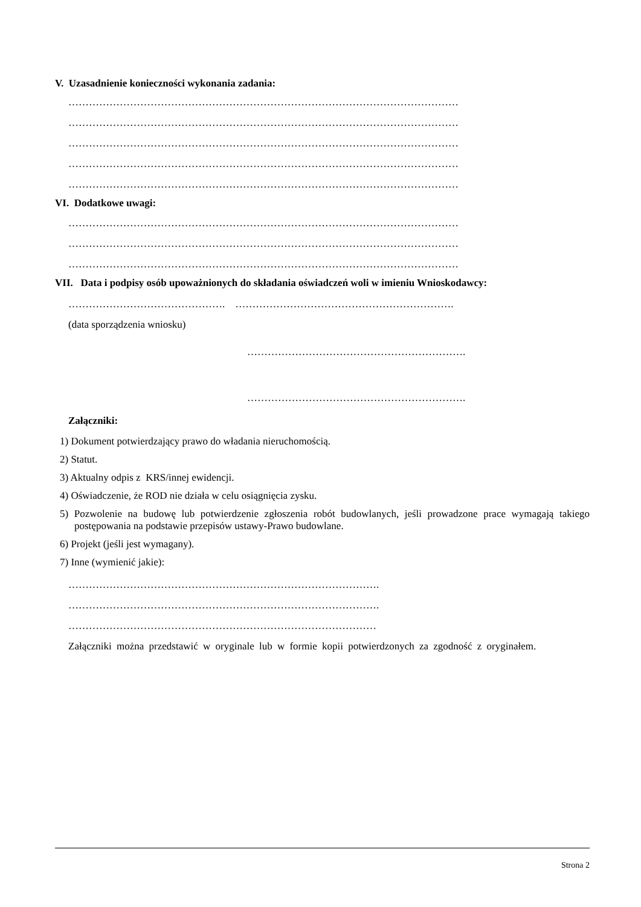V. Uzasadnienie konieczności wykonania zadania:
……………………………………………………………………………………………………
……………………………………………………………………………………………………
……………………………………………………………………………………………………
……………………………………………………………………………………………………
……………………………………………………………………………………………………
VI. Dodatkowe uwagi:
……………………………………………………………………………………………………
……………………………………………………………………………………………………
……………………………………………………………………………………………………
VII. Data i podpisy osób upoważnionych do składania oświadczeń woli w imieniu Wnioskodawcy:
………………………………………. ……………………………………………………….
(data sporządzenia wniosku)
……………………………………………………….
……………………………………………………….
Załączniki:
1) Dokument potwierdzający prawo do władania nieruchomością.
2) Statut.
3) Aktualny odpis z KRS/innej ewidencji.
4) Oświadczenie, że ROD nie działa w celu osiągnięcia zysku.
5) Pozwolenie na budowę lub potwierdzenie zgłoszenia robót budowlanych, jeśli prowadzone prace wymagają takiego postępowania na podstawie przepisów ustawy-Prawo budowlane.
6) Projekt (jeśli jest wymagany).
7) Inne (wymienić jakie):
……………………………………………………………………………….
……………………………………………………………………………….
………………………………………………………………………………
Załączniki można przedstawić w oryginale lub w formie kopii potwierdzonych za zgodność z oryginałem.
Strona 2